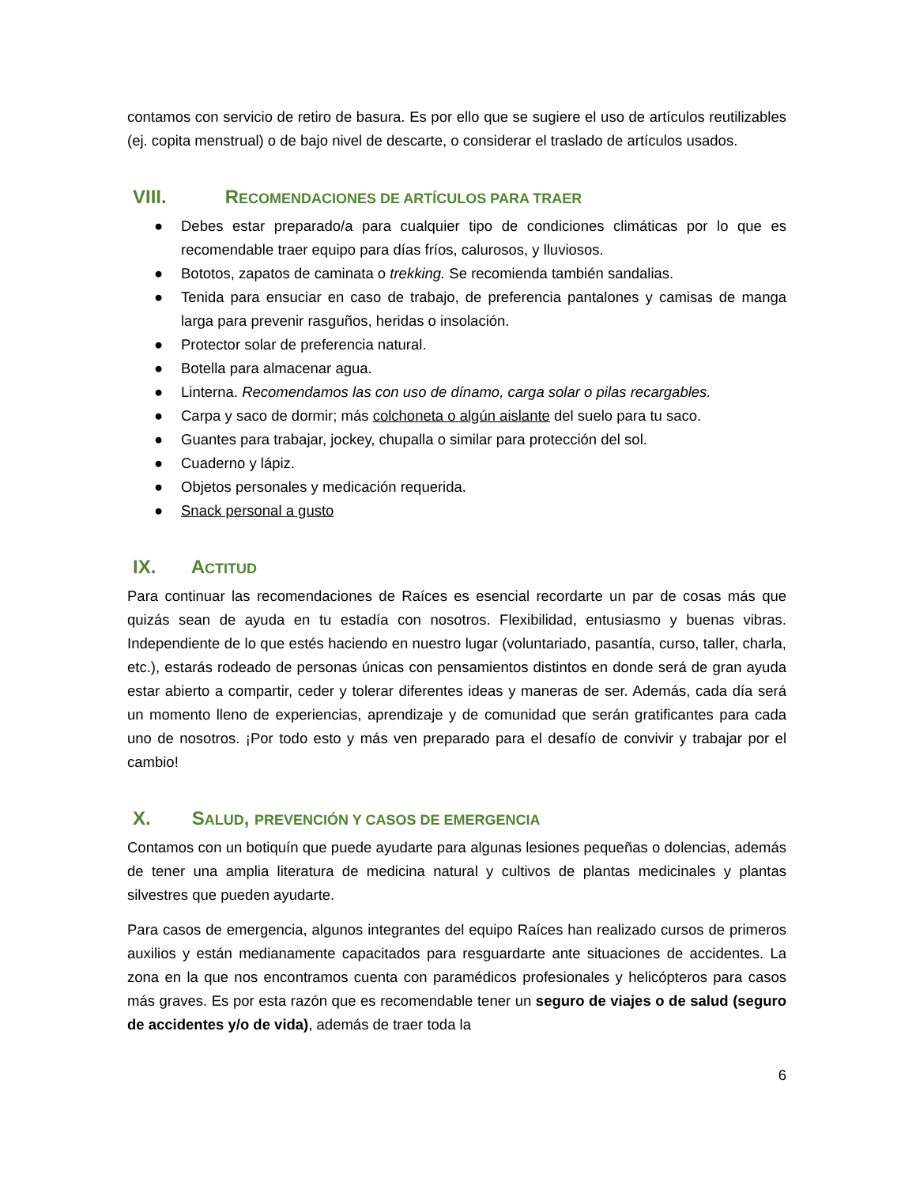contamos con servicio de retiro de basura. Es por ello que se sugiere el uso de artículos reutilizables (ej. copita menstrual) o de bajo nivel de descarte, o considerar el traslado de artículos usados.
VIII. RECOMENDACIONES DE ARTÍCULOS PARA TRAER
● Debes estar preparado/a para cualquier tipo de condiciones climáticas por lo que es recomendable traer equipo para días fríos, calurosos, y lluviosos.
● Bototos, zapatos de caminata o trekking. Se recomienda también sandalias.
● Tenida para ensuciar en caso de trabajo, de preferencia pantalones y camisas de manga larga para prevenir rasguños, heridas o insolación.
● Protector solar de preferencia natural.
● Botella para almacenar agua.
● Linterna. Recomendamos las con uso de dínamo, carga solar o pilas recargables.
● Carpa y saco de dormir; más colchoneta o algún aislante del suelo para tu saco.
● Guantes para trabajar, jockey, chupalla o similar para protección del sol.
● Cuaderno y lápiz.
● Objetos personales y medicación requerida.
● Snack personal a gusto
IX. ACTITUD
Para continuar las recomendaciones de Raíces es esencial recordarte un par de cosas más que quizás sean de ayuda en tu estadía con nosotros. Flexibilidad, entusiasmo y buenas vibras. Independiente de lo que estés haciendo en nuestro lugar (voluntariado, pasantía, curso, taller, charla, etc.), estarás rodeado de personas únicas con pensamientos distintos en donde será de gran ayuda estar abierto a compartir, ceder y tolerar diferentes ideas y maneras de ser. Además, cada día será un momento lleno de experiencias, aprendizaje y de comunidad que serán gratificantes para cada uno de nosotros. ¡Por todo esto y más ven preparado para el desafío de convivir y trabajar por el cambio!
X. SALUD, PREVENCIÓN Y CASOS DE EMERGENCIA
Contamos con un botiquín que puede ayudarte para algunas lesiones pequeñas o dolencias, además de tener una amplia literatura de medicina natural y cultivos de plantas medicinales y plantas silvestres que pueden ayudarte.
Para casos de emergencia, algunos integrantes del equipo Raíces han realizado cursos de primeros auxilios y están medianamente capacitados para resguardarte ante situaciones de accidentes. La zona en la que nos encontramos cuenta con paramédicos profesionales y helicópteros para casos más graves. Es por esta razón que es recomendable tener un seguro de viajes o de salud (seguro de accidentes y/o de vida), además de traer toda la
6